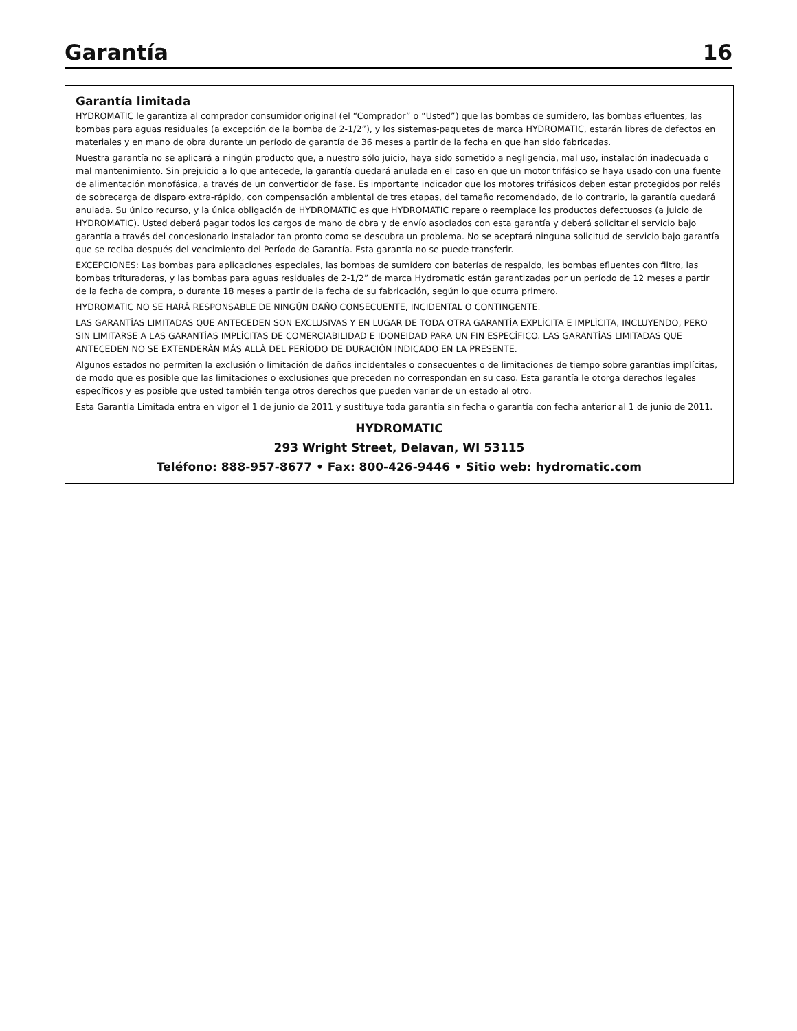Garantía 16
Garantía limitada
HYDROMATIC le garantiza al comprador consumidor original (el “Comprador” o “Usted”) que las bombas de sumidero, las bombas efluentes, las bombas para aguas residuales (a excepción de la bomba de 2-1/2”), y los sistemas-paquetes de marca HYDROMATIC, estarán libres de defectos en materiales y en mano de obra durante un período de garantía de 36 meses a partir de la fecha en que han sido fabricadas.
Nuestra garantía no se aplicará a ningún producto que, a nuestro sólo juicio, haya sido sometido a negligencia, mal uso, instalación inadecuada o mal mantenimiento. Sin prejuicio a lo que antecede, la garantía quedará anulada en el caso en que un motor trifásico se haya usado con una fuente de alimentación monofásica, a través de un convertidor de fase. Es importante indicador que los motores trifásicos deben estar protegidos por relés de sobrecarga de disparo extra-rápido, con compensación ambiental de tres etapas, del tamaño recomendado, de lo contrario, la garantía quedará anulada. Su único recurso, y la única obligación de HYDROMATIC es que HYDROMATIC repare o reemplace los productos defectuosos (a juicio de HYDROMATIC). Usted deberá pagar todos los cargos de mano de obra y de envío asociados con esta garantía y deberá solicitar el servicio bajo garantía a través del concesionario instalador tan pronto como se descubra un problema. No se aceptará ninguna solicitud de servicio bajo garantía que se reciba después del vencimiento del Período de Garantía. Esta garantía no se puede transferir.
EXCEPCIONES: Las bombas para aplicaciones especiales, las bombas de sumidero con baterías de respaldo, les bombas efluentes con filtro, las bombas trituradoras, y las bombas para aguas residuales de 2-1/2” de marca Hydromatic están garantizadas por un período de 12 meses a partir de la fecha de compra, o durante 18 meses a partir de la fecha de su fabricación, según lo que ocurra primero.
HYDROMATIC NO SE HARÁ RESPONSABLE DE NINGÚN DAÑO CONSECUENTE, INCIDENTAL O CONTINGENTE.
LAS GARANTÍAS LIMITADAS QUE ANTECEDEN SON EXCLUSIVAS Y EN LUGAR DE TODA OTRA GARANTÍA EXPLÍCITA E IMPLÍCITA, INCLUYENDO, PERO SIN LIMITARSE A LAS GARANTÍAS IMPLÍCITAS DE COMERCIABILIDAD E IDONEIDAD PARA UN FIN ESPECÍFICO. LAS GARANTÍAS LIMITADAS QUE ANTECEDEN NO SE EXTENDERÁN MÁS ALLÁ DEL PERÍODO DE DURACIÓN INDICADO EN LA PRESENTE.
Algunos estados no permiten la exclusión o limitación de daños incidentales o consecuentes o de limitaciones de tiempo sobre garantías implícitas, de modo que es posible que las limitaciones o exclusiones que preceden no correspondan en su caso. Esta garantía le otorga derechos legales específicos y es posible que usted también tenga otros derechos que pueden variar de un estado al otro.
Esta Garantía Limitada entra en vigor el 1 de junio de 2011 y sustituye toda garantía sin fecha o garantía con fecha anterior al 1 de junio de 2011.
HYDROMATIC
293 Wright Street, Delavan, WI 53115
Teléfono: 888-957-8677 • Fax: 800-426-9446 • Sitio web: hydromatic.com